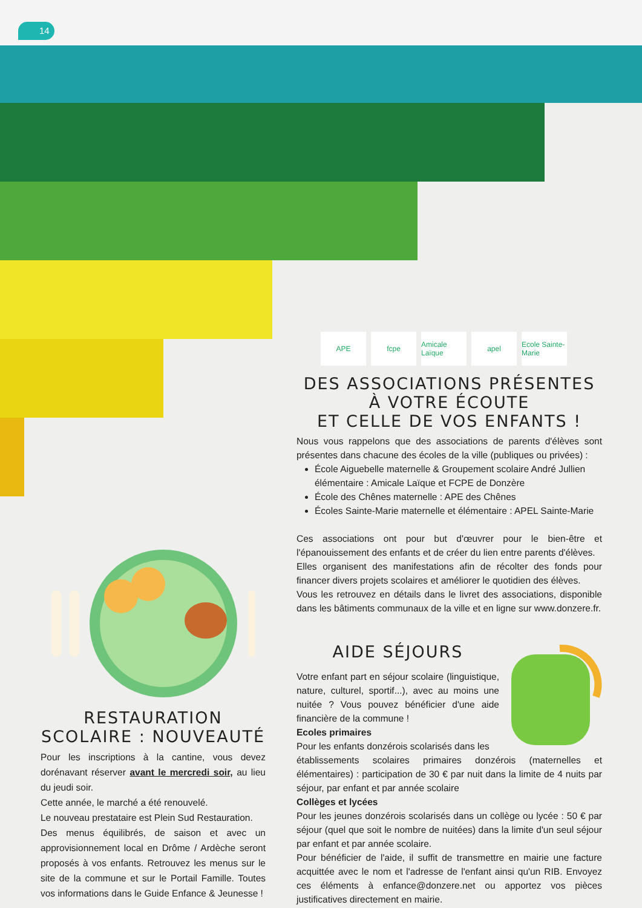14
APE fcpe Amicale Laïque
apel Ecole Sainte-Marie
DES ASSOCIATIONS PRÉSENTES À VOTRE ÉCOUTE
ET CELLE DE VOS ENFANTS !
Nous vous rappelons que des associations de parents d'élèves sont présentes dans chacune des écoles de la ville (publiques ou privées) :
École Aiguebelle maternelle & Groupement scolaire André Jullien élémentaire : Amicale Laïque et FCPE de Donzère
École des Chênes maternelle : APE des Chênes
Écoles Sainte-Marie maternelle et élémentaire : APEL Sainte-Marie
Ces associations ont pour but d'œuvrer pour le bien-être et l'épanouissement des enfants et de créer du lien entre parents d'élèves.
Elles organisent des manifestations afin de récolter des fonds pour financer divers projets scolaires et améliorer le quotidien des élèves.
Vous les retrouvez en détails dans le livret des associations, disponible dans les bâtiments communaux de la ville et en ligne sur www.donzere.fr.
AIDE SÉJOURS
Votre enfant part en séjour scolaire (linguistique, nature, culturel, sportif...), avec au moins une nuitée ? Vous pouvez bénéficier d'une aide financière de la commune !
Ecoles primaires
Pour les enfants donzérois scolarisés dans les
établissements scolaires primaires donzérois (maternelles et élémentaires) : participation de 30 € par nuit dans la limite de 4 nuits par séjour, par enfant et par année scolaire
Collèges et lycées
Pour les jeunes donzérois scolarisés dans un collège ou lycée : 50 € par séjour (quel que soit le nombre de nuitées) dans la limite d'un seul séjour par enfant et par année scolaire.
Pour bénéficier de l'aide, il suffit de transmettre en mairie une facture acquittée avec le nom et l'adresse de l'enfant ainsi qu'un RIB. Envoyez ces éléments à enfance@donzere.net ou apportez vos pièces justificatives directement en mairie.
RESTAURATION SCOLAIRE : NOUVEAUTÉ
Pour les inscriptions à la cantine, vous devez dorénavant réserver avant le mercredi soir, au lieu du jeudi soir.
Cette année, le marché a été renouvelé.
Le nouveau prestataire est Plein Sud Restauration.
Des menus équilibrés, de saison et avec un approvisionnement local en Drôme / Ardèche seront proposés à vos enfants. Retrouvez les menus sur le site de la commune et sur le Portail Famille. Toutes vos informations dans le Guide Enfance & Jeunesse !